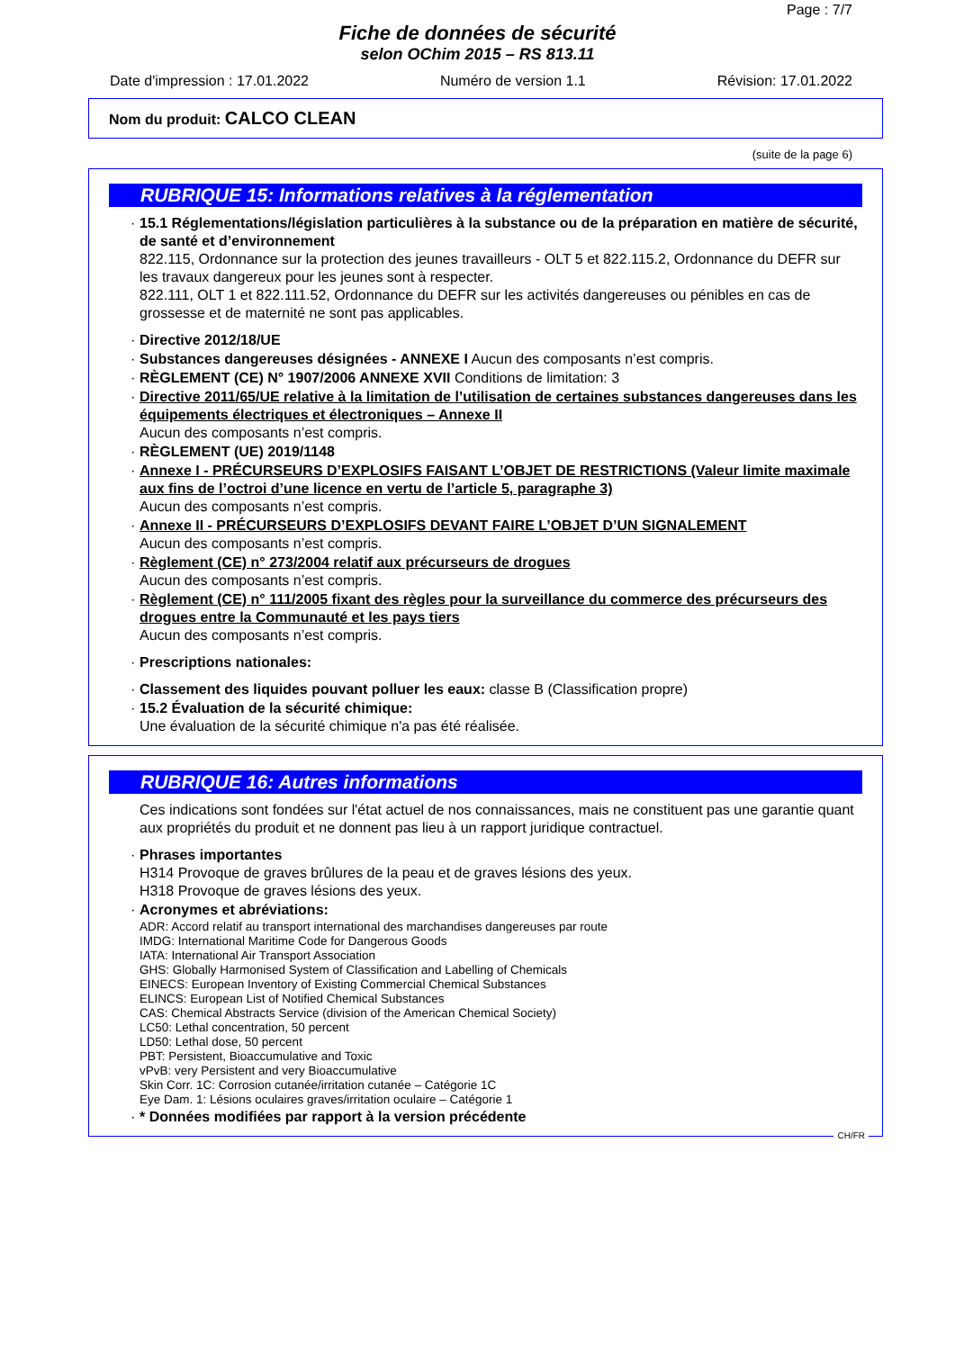Page : 7/7
Fiche de données de sécurité
selon OChim 2015 – RS 813.11
Date d'impression : 17.01.2022 Numéro de version 1.1 Révision: 17.01.2022
Nom du produit: CALCO CLEAN
(suite de la page 6)
RUBRIQUE 15: Informations relatives à la réglementation
· 15.1 Réglementations/législation particulières à la substance ou de la préparation en matière de sécurité, de santé et d’environnement
822.115, Ordonnance sur la protection des jeunes travailleurs - OLT 5 et 822.115.2, Ordonnance du DEFR sur les travaux dangereux pour les jeunes sont à respecter.
822.111, OLT 1 et 822.111.52, Ordonnance du DEFR sur les activités dangereuses ou pénibles en cas de grossesse et de maternité ne sont pas applicables.
· Directive 2012/18/UE
· Substances dangereuses désignées - ANNEXE I Aucun des composants n’est compris.
· RÈGLEMENT (CE) N° 1907/2006 ANNEXE XVII Conditions de limitation: 3
· Directive 2011/65/UE relative à la limitation de l’utilisation de certaines substances dangereuses dans les équipements électriques et électroniques – Annexe II
Aucun des composants n’est compris.
· RÈGLEMENT (UE) 2019/1148
· Annexe I - PRÉCURSEURS D’EXPLOSIFS FAISANT L’OBJET DE RESTRICTIONS (Valeur limite maximale aux fins de l’octroi d’une licence en vertu de l’article 5, paragraphe 3)
Aucun des composants n’est compris.
· Annexe II - PRÉCURSEURS D’EXPLOSIFS DEVANT FAIRE L’OBJET D’UN SIGNALEMENT
Aucun des composants n’est compris.
· Règlement (CE) n° 273/2004 relatif aux précurseurs de drogues
Aucun des composants n’est compris.
· Règlement (CE) n° 111/2005 fixant des règles pour la surveillance du commerce des précurseurs des drogues entre la Communauté et les pays tiers
Aucun des composants n’est compris.
· Prescriptions nationales:
· Classement des liquides pouvant polluer les eaux: classe B (Classification propre)
· 15.2 Évaluation de la sécurité chimique:
Une évaluation de la sécurité chimique n'a pas été réalisée.
RUBRIQUE 16: Autres informations
Ces indications sont fondées sur l'état actuel de nos connaissances, mais ne constituent pas une garantie quant aux propriétés du produit et ne donnent pas lieu à un rapport juridique contractuel.
· Phrases importantes
H314 Provoque de graves brûlures de la peau et de graves lésions des yeux.
H318 Provoque de graves lésions des yeux.
· Acronymes et abréviations:
ADR: Accord relatif au transport international des marchandises dangereuses par route
IMDG: International Maritime Code for Dangerous Goods
IATA: International Air Transport Association
GHS: Globally Harmonised System of Classification and Labelling of Chemicals
EINECS: European Inventory of Existing Commercial Chemical Substances
ELINCS: European List of Notified Chemical Substances
CAS: Chemical Abstracts Service (division of the American Chemical Society)
LC50: Lethal concentration, 50 percent
LD50: Lethal dose, 50 percent
PBT: Persistent, Bioaccumulative and Toxic
vPvB: very Persistent and very Bioaccumulative
Skin Corr. 1C: Corrosion cutanée/irritation cutanée – Catégorie 1C
Eye Dam. 1: Lésions oculaires graves/irritation oculaire – Catégorie 1
· * Données modifiées par rapport à la version précédente
CH/FR